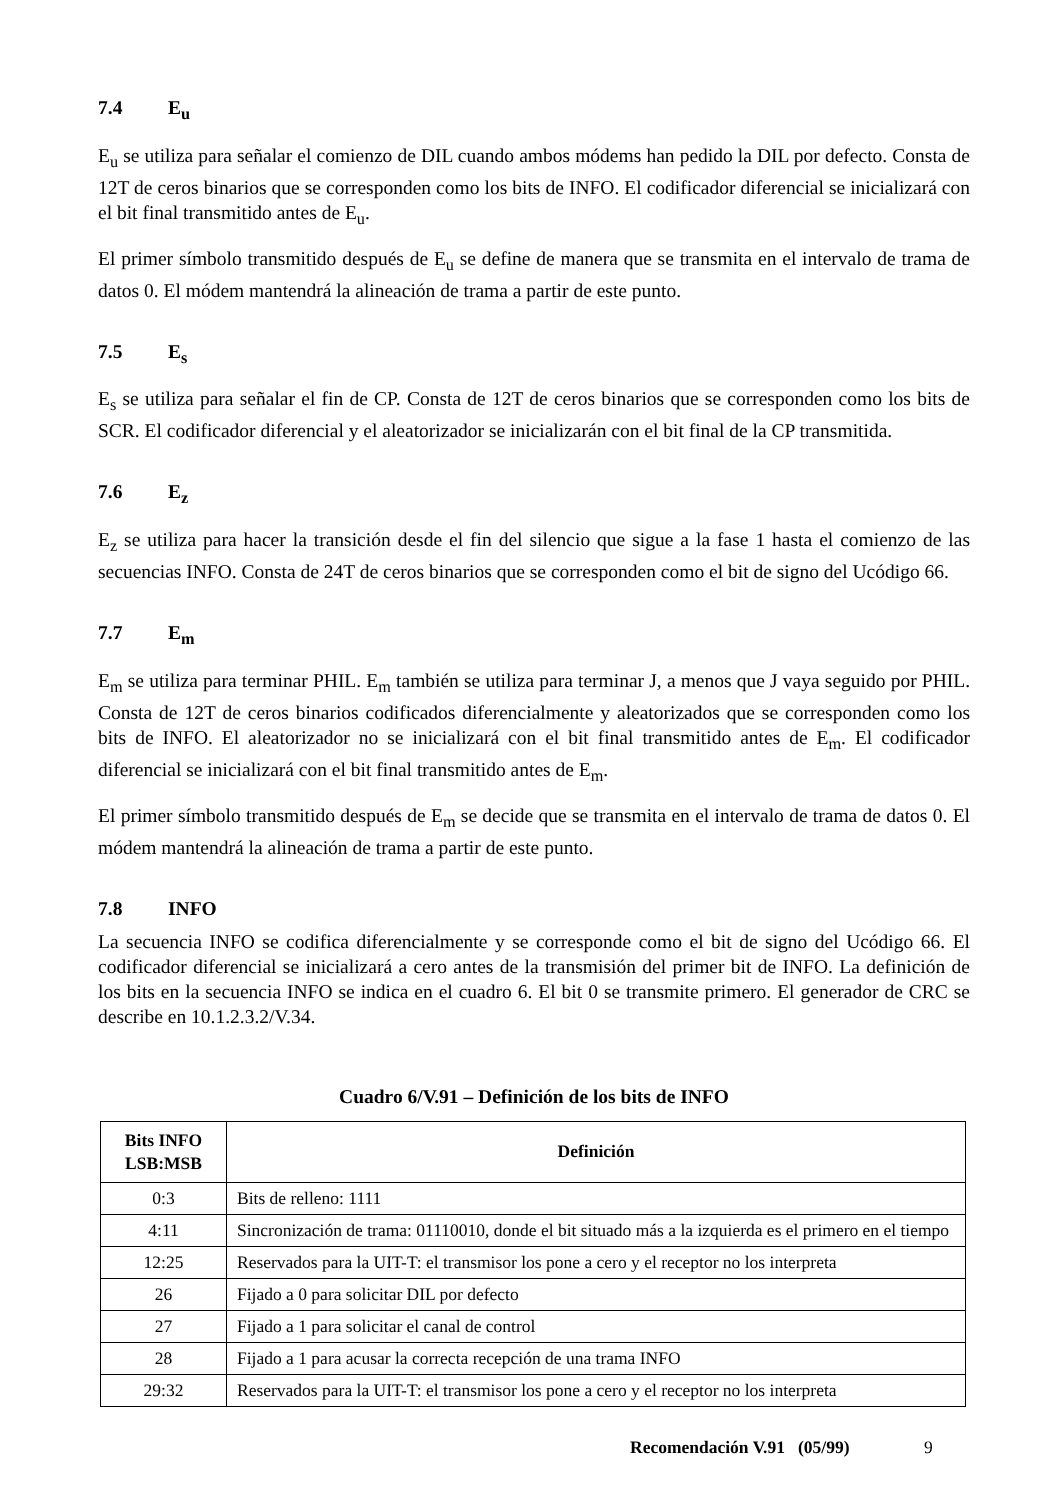7.4 E<sub>u</sub>
E<sub>u</sub> se utiliza para señalar el comienzo de DIL cuando ambos módems han pedido la DIL por defecto. Consta de 12T de ceros binarios que se corresponden como los bits de INFO. El codificador diferencial se inicializará con el bit final transmitido antes de E<sub>u</sub>.
El primer símbolo transmitido después de E<sub>u</sub> se define de manera que se transmita en el intervalo de trama de datos 0. El módem mantendrá la alineación de trama a partir de este punto.
7.5 E<sub>s</sub>
E<sub>s</sub> se utiliza para señalar el fin de CP. Consta de 12T de ceros binarios que se corresponden como los bits de SCR. El codificador diferencial y el aleatorizador se inicializarán con el bit final de la CP transmitida.
7.6 E<sub>z</sub>
E<sub>z</sub> se utiliza para hacer la transición desde el fin del silencio que sigue a la fase 1 hasta el comienzo de las secuencias INFO. Consta de 24T de ceros binarios que se corresponden como el bit de signo del Ucódigo 66.
7.7 E<sub>m</sub>
E<sub>m</sub> se utiliza para terminar PHIL. E<sub>m</sub> también se utiliza para terminar J, a menos que J vaya seguido por PHIL. Consta de 12T de ceros binarios codificados diferencialmente y aleatorizados que se corresponden como los bits de INFO. El aleatorizador no se inicializará con el bit final transmitido antes de E<sub>m</sub>. El codificador diferencial se inicializará con el bit final transmitido antes de E<sub>m</sub>.
El primer símbolo transmitido después de E<sub>m</sub> se decide que se transmita en el intervalo de trama de datos 0. El módem mantendrá la alineación de trama a partir de este punto.
7.8 INFO
La secuencia INFO se codifica diferencialmente y se corresponde como el bit de signo del Ucódigo 66. El codificador diferencial se inicializará a cero antes de la transmisión del primer bit de INFO. La definición de los bits en la secuencia INFO se indica en el cuadro 6. El bit 0 se transmite primero. El generador de CRC se describe en 10.1.2.3.2/V.34.
Cuadro 6/V.91 – Definición de los bits de INFO
| Bits INFO LSB:MSB | Definición |
| --- | --- |
| 0:3 | Bits de relleno: 1111 |
| 4:11 | Sincronización de trama: 01110010, donde el bit situado más a la izquierda es el primero en el tiempo |
| 12:25 | Reservados para la UIT-T: el transmisor los pone a cero y el receptor no los interpreta |
| 26 | Fijado a 0 para solicitar DIL por defecto |
| 27 | Fijado a 1 para solicitar el canal de control |
| 28 | Fijado a 1 para acusar la correcta recepción de una trama INFO |
| 29:32 | Reservados para la UIT-T: el transmisor los pone a cero y el receptor no los interpreta |
Recomendación V.91 (05/99) 9